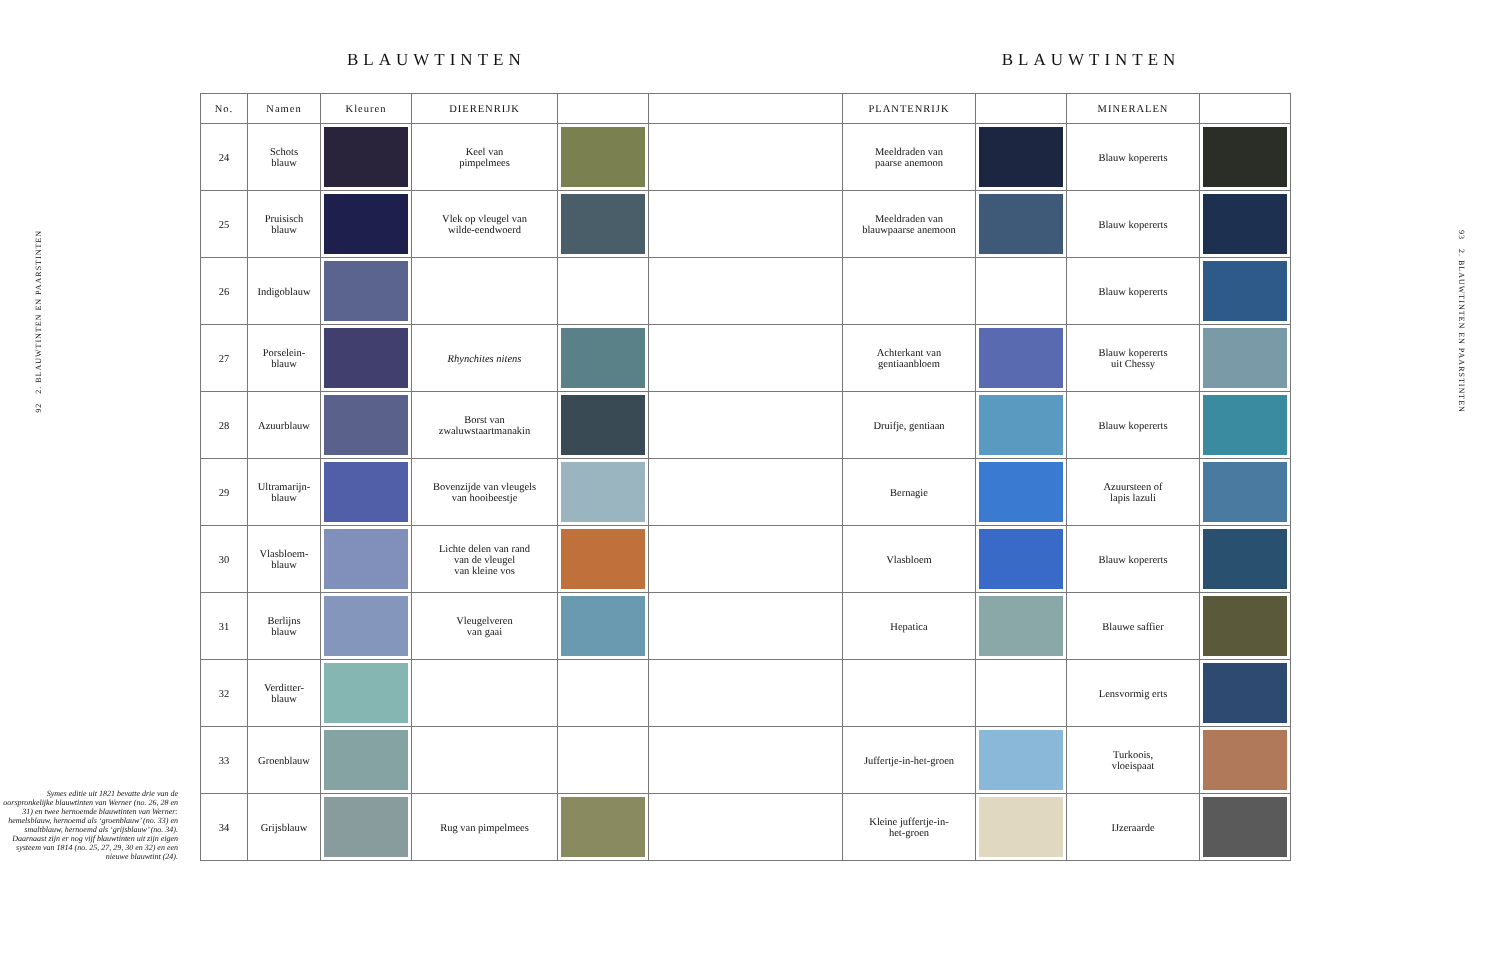92 2. BLAUWTINTEN EN PAARSTINTEN
93 2. BLAUWTINTEN EN PAARSTINTEN
BLAUWTINTEN BLAUWTINTEN
Symes editie uit 1821 bevatte drie van de oorspronkelijke blauwtinten van Werner (no. 26, 28 en 31) en twee hernoemde blauwtinten van Werner: hemelsblauw, hernoemd als ‘groenblauw’ (no. 33) en smaltblauw, hernoemd als ‘grijsblauw’ (no. 34). Daarnaast zijn er nog vijf blauwtinten uit zijn eigen systeem van 1814 (no. 25, 27, 29, 30 en 32) en een nieuwe blauwtint (24).
| No. | Namen | Kleuren | DIERENRIJK | | | PLANTENRIJK | | MINERALEN | |
| --- | --- | --- | --- | --- | --- | --- | --- | --- | --- |
| 24 | Schots blauw | | Keel van pimpelmees | | | Meeldraden van paarse anemoon | | Blauw kopererts | |
| 25 | Pruisisch blauw | | Vlek op vleugel van wilde-eendwoerd | | | Meeldraden van blauwpaarse anemoon | | Blauw kopererts | |
| 26 | Indigoblauw | | | | | | | Blauw kopererts | |
| 27 | Porselein- blauw | | Rhynchites nitens | | | Achterkant van gentiaanbloem | | Blauw kopererts uit Chessy | |
| 28 | Azuurblauw | | Borst van zwaluwstaartmanakin | | | Druifje, gentiaan | | Blauw kopererts | |
| 29 | Ultramarijn- blauw | | Bovenzijde van vleugels van hooibeestje | | | Bernagie | | Azuursteen of lapis lazuli | |
| 30 | Vlasbloem- blauw | | Lichte delen van rand van de vleugel van kleine vos | | | Vlasbloem | | Blauw kopererts | |
| 31 | Berlijns blauw | | Vleugelveren van gaai | | | Hepatica | | Blauwe saffier | |
| 32 | Verditter- blauw | | | | | | | Lensvormig erts | |
| 33 | Groenblauw | | | | | Juffertje-in-het-groen | | Turkoois, vloeispaat | |
| 34 | Grijsblauw | | Rug van pimpelmees | | | Kleine juffertje-in- het-groen | | IJzeraarde | |